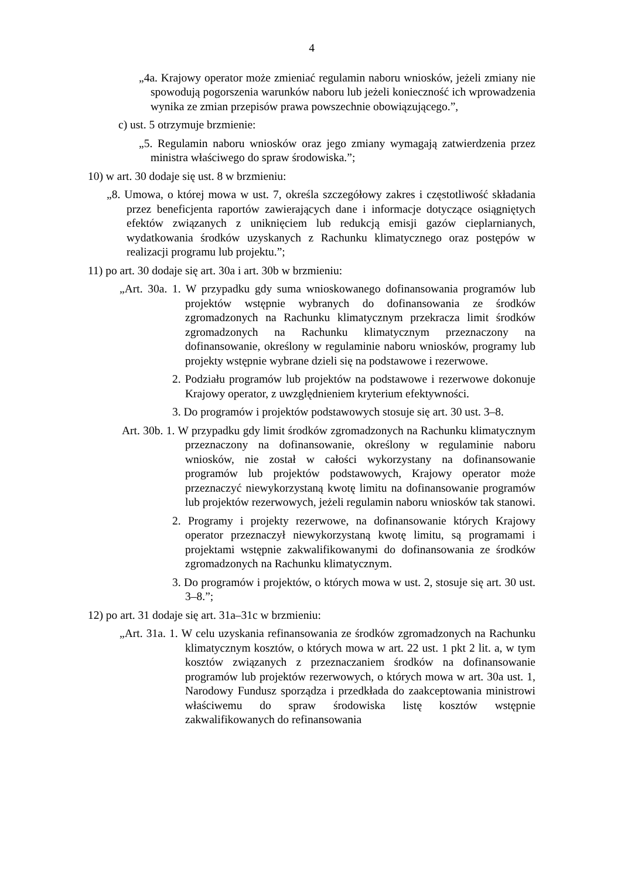4
„4a. Krajowy operator może zmieniać regulamin naboru wniosków, jeżeli zmiany nie spowodują pogorszenia warunków naboru lub jeżeli konieczność ich wprowadzenia wynika ze zmian przepisów prawa powszechnie obowiązującego.”,
c) ust. 5 otrzymuje brzmienie:
„5. Regulamin naboru wniosków oraz jego zmiany wymagają zatwierdzenia przez ministra właściwego do spraw środowiska.”;
10) w art. 30 dodaje się ust. 8 w brzmieniu:
„8. Umowa, o której mowa w ust. 7, określa szczegółowy zakres i częstotliwość składania przez beneficjenta raportów zawierających dane i informacje dotyczące osiągniętych efektów związanych z uniknięciem lub redukcją emisji gazów cieplarnianych, wydatkowania środków uzyskanych z Rachunku klimatycznego oraz postępów w realizacji programu lub projektu.”;
11) po art. 30 dodaje się art. 30a i art. 30b w brzmieniu:
„Art. 30a. 1. W przypadku gdy suma wnioskowanego dofinansowania programów lub projektów wstępnie wybranych do dofinansowania ze środków zgromadzonych na Rachunku klimatycznym przekracza limit środków zgromadzonych na Rachunku klimatycznym przeznaczony na dofinansowanie, określony w regulaminie naboru wniosków, programy lub projekty wstępnie wybrane dzieli się na podstawowe i rezerwowe.
2. Podziału programów lub projektów na podstawowe i rezerwowe dokonuje Krajowy operator, z uwzględnieniem kryterium efektywności.
3. Do programów i projektów podstawowych stosuje się art. 30 ust. 3–8.
Art. 30b. 1. W przypadku gdy limit środków zgromadzonych na Rachunku klimatycznym przeznaczony na dofinansowanie, określony w regulaminie naboru wniosków, nie został w całości wykorzystany na dofinansowanie programów lub projektów podstawowych, Krajowy operator może przeznaczyć niewykorzystaną kwotę limitu na dofinansowanie programów lub projektów rezerwowych, jeżeli regulamin naboru wniosków tak stanowi.
2. Programy i projekty rezerwowe, na dofinansowanie których Krajowy operator przeznaczył niewykorzystaną kwotę limitu, są programami i projektami wstępnie zakwalifikowanymi do dofinansowania ze środków zgromadzonych na Rachunku klimatycznym.
3. Do programów i projektów, o których mowa w ust. 2, stosuje się art. 30 ust. 3–8.”;
12) po art. 31 dodaje się art. 31a–31c w brzmieniu:
„Art. 31a. 1. W celu uzyskania refinansowania ze środków zgromadzonych na Rachunku klimatycznym kosztów, o których mowa w art. 22 ust. 1 pkt 2 lit. a, w tym kosztów związanych z przeznaczaniem środków na dofinansowanie programów lub projektów rezerwowych, o których mowa w art. 30a ust. 1, Narodowy Fundusz sporządza i przedkłada do zaakceptowania ministrowi właściwemu do spraw środowiska listę kosztów wstępnie zakwalifikowanych do refinansowania